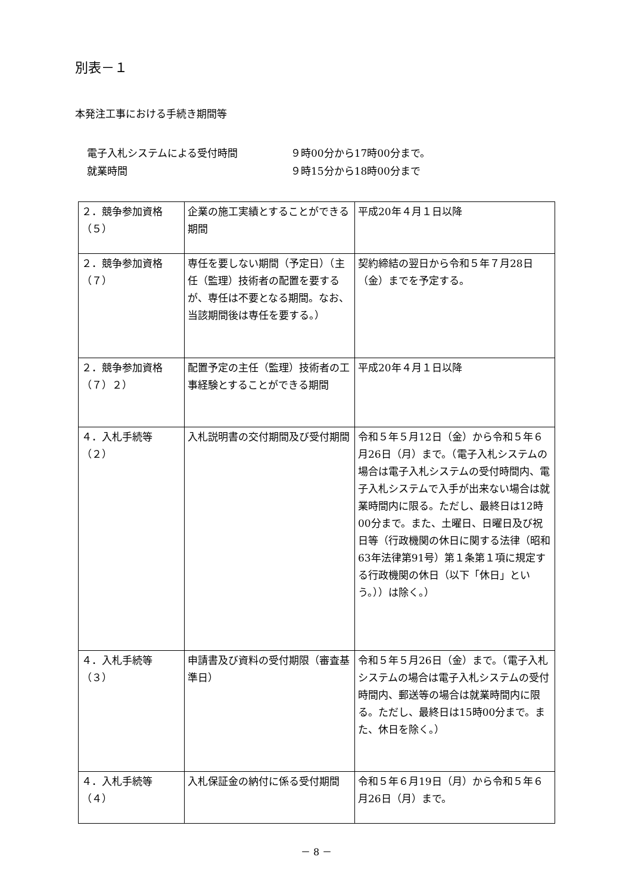別表－１
本発注工事における手続き期間等
電子入札システムによる受付時間 ９時00分から17時00分まで。
就業時間 ９時15分から18時00分まで
| ２．競争参加資格（５） | 企業の施工実績とすることができる期間 | 平成20年４月１日以降 |
| ２．競争参加資格（７） | 専任を要しない期間（予定日）（主任（監理）技術者の配置を要するが、専任は不要となる期間。なお、当該期間後は専任を要する。） | 契約締結の翌日から令和５年７月28日（金）までを予定する。 |
| ２．競争参加資格（７）２） | 配置予定の主任（監理）技術者の工事経験とすることができる期間 | 平成20年４月１日以降 |
| ４．入札手続等（２） | 入札説明書の交付期間及び受付期間 | 令和５年５月12日（金）から令和５年６月26日（月）まで。（電子入札システムの場合は電子入札システムの受付時間内、電子入札システムで入手が出来ない場合は就業時間内に限る。ただし、最終日は12時00分まで。また、土曜日、日曜日及び祝日等（行政機関の休日に関する法律（昭和63年法律第91号）第１条第１項に規定する行政機関の休日（以下「休日」という。））は除く。） |
| ４．入札手続等（３） | 申請書及び資料の受付期限（審査基準日） | 令和５年５月26日（金）まで。（電子入札システムの場合は電子入札システムの受付時間内、郵送等の場合は就業時間内に限る。ただし、最終日は15時00分まで。また、休日を除く。） |
| ４．入札手続等（４） | 入札保証金の納付に係る受付期間 | 令和５年６月19日（月）から令和５年６月26日（月）まで。 |
－ 8 －